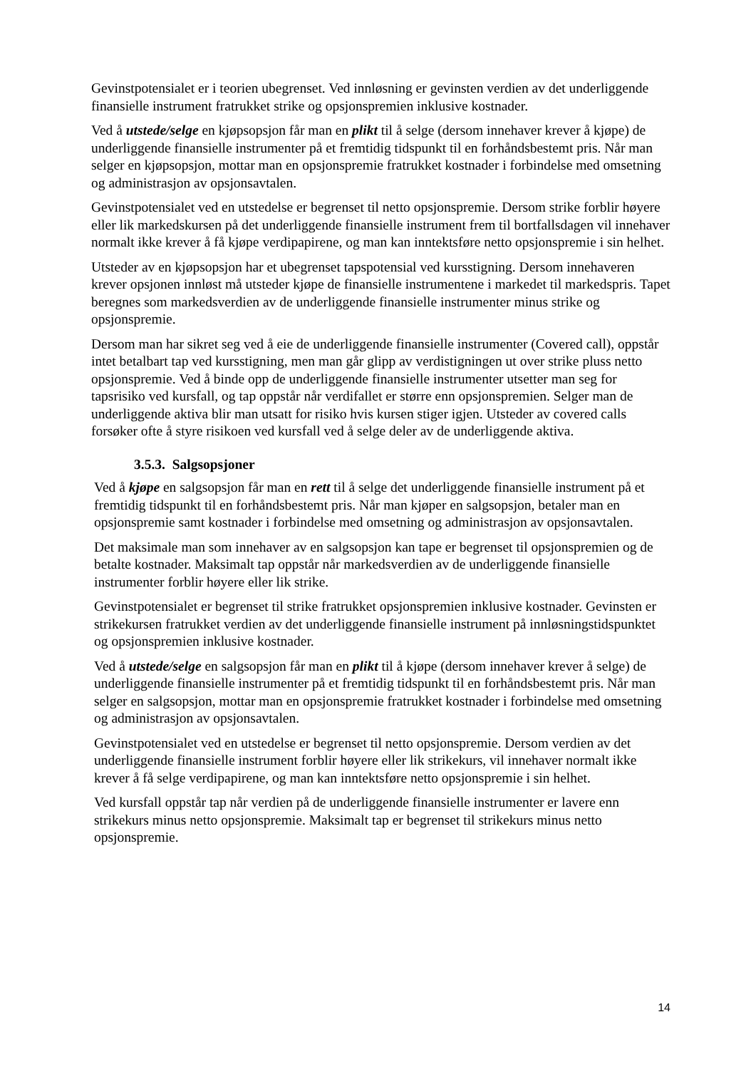Gevinstpotensialet er i teorien ubegrenset. Ved innløsning er gevinsten verdien av det underliggende finansielle instrument fratrukket strike og opsjonspremien inklusive kostnader.
Ved å utstede/selge en kjøpsopsjon får man en plikt til å selge (dersom innehaver krever å kjøpe) de underliggende finansielle instrumenter på et fremtidig tidspunkt til en forhåndsbestemt pris. Når man selger en kjøpsopsjon, mottar man en opsjonspremie fratrukket kostnader i forbindelse med omsetning og administrasjon av opsjonsavtalen.
Gevinstpotensialet ved en utstedelse er begrenset til netto opsjonspremie. Dersom strike forblir høyere eller lik markedskursen på det underliggende finansielle instrument frem til bortfallsdagen vil innehaver normalt ikke krever å få kjøpe verdipapirene, og man kan inntektsføre netto opsjonspremie i sin helhet.
Utsteder av en kjøpsopsjon har et ubegrenset tapspotensial ved kursstigning. Dersom innehaveren krever opsjonen innløst må utsteder kjøpe de finansielle instrumentene i markedet til markedspris. Tapet beregnes som markedsverdien av de underliggende finansielle instrumenter minus strike og opsjonspremie.
Dersom man har sikret seg ved å eie de underliggende finansielle instrumenter (Covered call), oppstår intet betalbart tap ved kursstigning, men man går glipp av verdistigningen ut over strike pluss netto opsjonspremie. Ved å binde opp de underliggende finansielle instrumenter utsetter man seg for tapsrisiko ved kursfall, og tap oppstår når verdifallet er større enn opsjonspremien. Selger man de underliggende aktiva blir man utsatt for risiko hvis kursen stiger igjen. Utsteder av covered calls forsøker ofte å styre risikoen ved kursfall ved å selge deler av de underliggende aktiva.
3.5.3. Salgsopsjoner
Ved å kjøpe en salgsopsjon får man en rett til å selge det underliggende finansielle instrument på et fremtidig tidspunkt til en forhåndsbestemt pris. Når man kjøper en salgsopsjon, betaler man en opsjonspremie samt kostnader i forbindelse med omsetning og administrasjon av opsjonsavtalen.
Det maksimale man som innehaver av en salgsopsjon kan tape er begrenset til opsjonspremien og de betalte kostnader. Maksimalt tap oppstår når markedsverdien av de underliggende finansielle instrumenter forblir høyere eller lik strike.
Gevinstpotensialet er begrenset til strike fratrukket opsjonspremien inklusive kostnader. Gevinsten er strikekursen fratrukket verdien av det underliggende finansielle instrument på innløsningstidspunktet og opsjonspremien inklusive kostnader.
Ved å utstede/selge en salgsopsjon får man en plikt til å kjøpe (dersom innehaver krever å selge) de underliggende finansielle instrumenter på et fremtidig tidspunkt til en forhåndsbestemt pris. Når man selger en salgsopsjon, mottar man en opsjonspremie fratrukket kostnader i forbindelse med omsetning og administrasjon av opsjonsavtalen.
Gevinstpotensialet ved en utstedelse er begrenset til netto opsjonspremie. Dersom verdien av det underliggende finansielle instrument forblir høyere eller lik strikekurs, vil innehaver normalt ikke krever å få selge verdipapirene, og man kan inntektsføre netto opsjonspremie i sin helhet.
Ved kursfall oppstår tap når verdien på de underliggende finansielle instrumenter er lavere enn strikekurs minus netto opsjonspremie. Maksimalt tap er begrenset til strikekurs minus netto opsjonspremie.
14